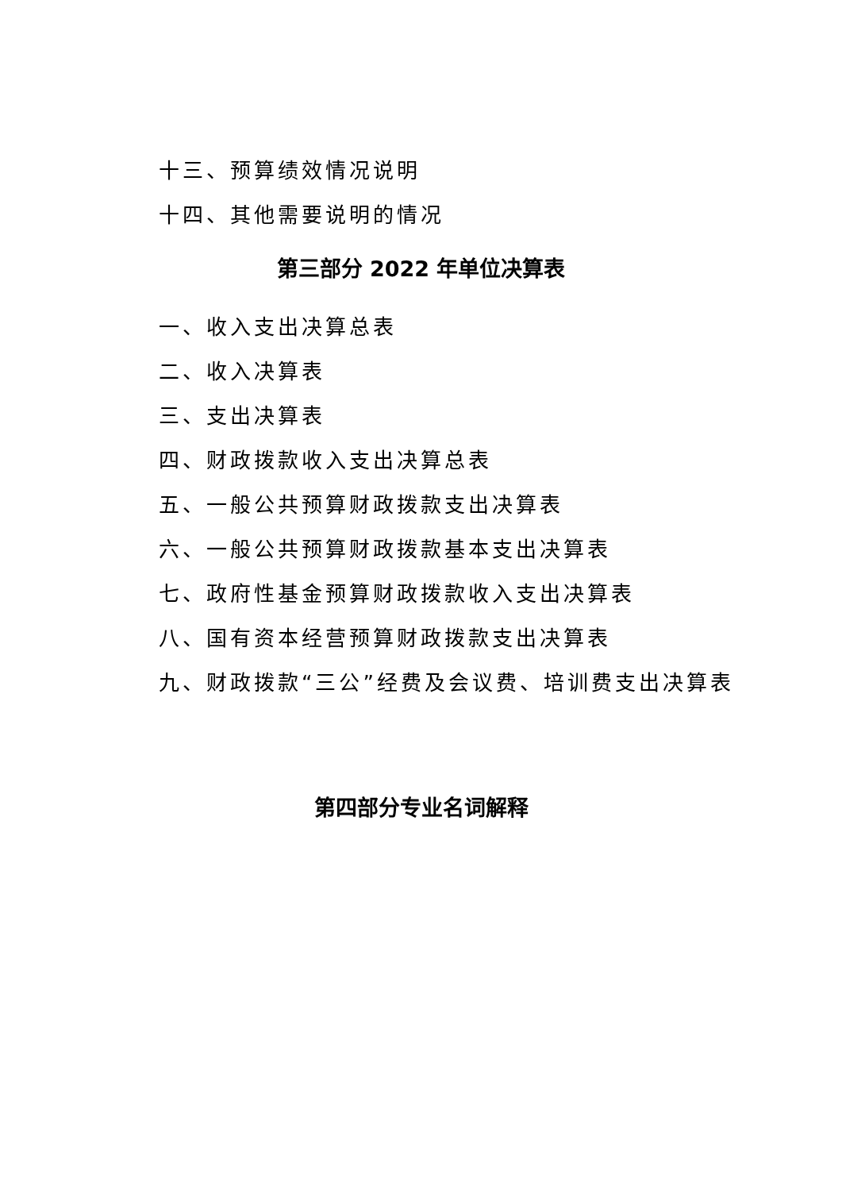十三、预算绩效情况说明
十四、其他需要说明的情况
第三部分 2022 年单位决算表
一、收入支出决算总表
二、收入决算表
三、支出决算表
四、财政拨款收入支出决算总表
五、一般公共预算财政拨款支出决算表
六、一般公共预算财政拨款基本支出决算表
七、政府性基金预算财政拨款收入支出决算表
八、国有资本经营预算财政拨款支出决算表
九、财政拨款“三公”经费及会议费、培训费支出决算表
第四部分专业名词解释